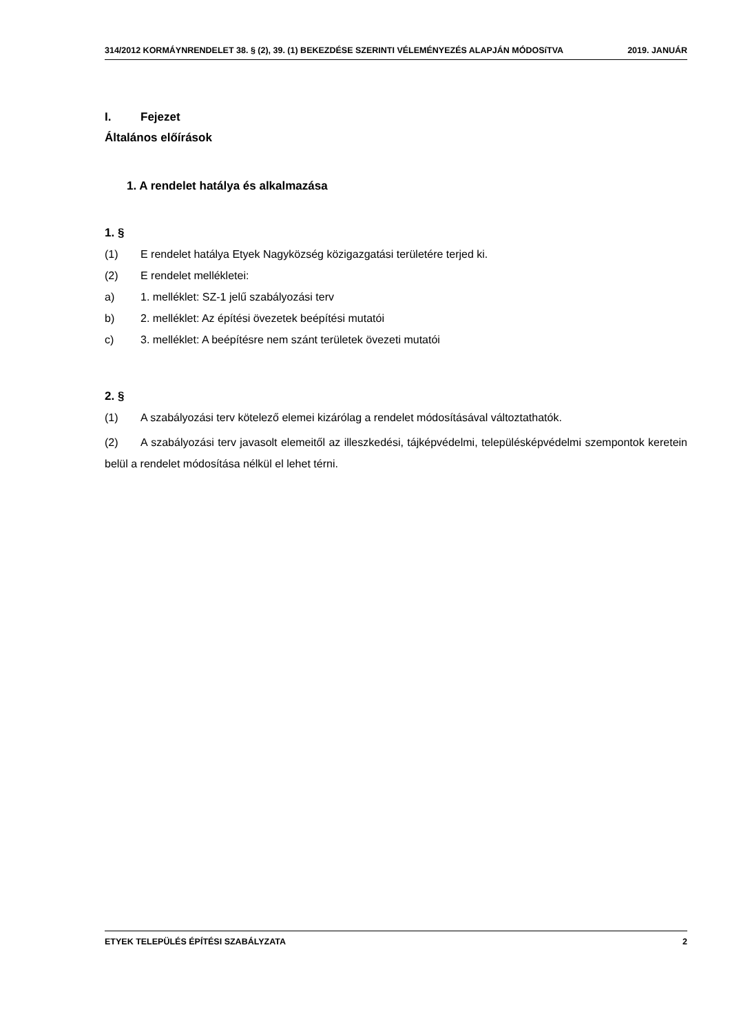314/2012 KORMÁYNRENDELET 38. § (2), 39. (1) BEKEZDÉSE SZERINTI VÉLEMÉNYEZÉS ALAPJÁN MÓDOSíTVA 2019. JANUÁR
I. Fejezet
Általános előírások
1. A rendelet hatálya és alkalmazása
1. §
(1) E rendelet hatálya Etyek Nagyközség közigazgatási területére terjed ki.
(2) E rendelet mellékletei:
a) 1. melléklet: SZ-1 jelű szabályozási terv
b) 2. melléklet: Az építési övezetek beépítési mutatói
c) 3. melléklet: A beépítésre nem szánt területek övezeti mutatói
2. §
(1) A szabályozási terv kötelező elemei kizárólag a rendelet módosításával változtathatók.
(2) A szabályozási terv javasolt elemeitől az illeszkedési, tájképvédelmi, településképvédelmi szempontok keretein belül a rendelet módosítása nélkül el lehet térni.
ETYEK TELEPÜLÉS ÉPÍTÉSI SZABÁLYZATA 2